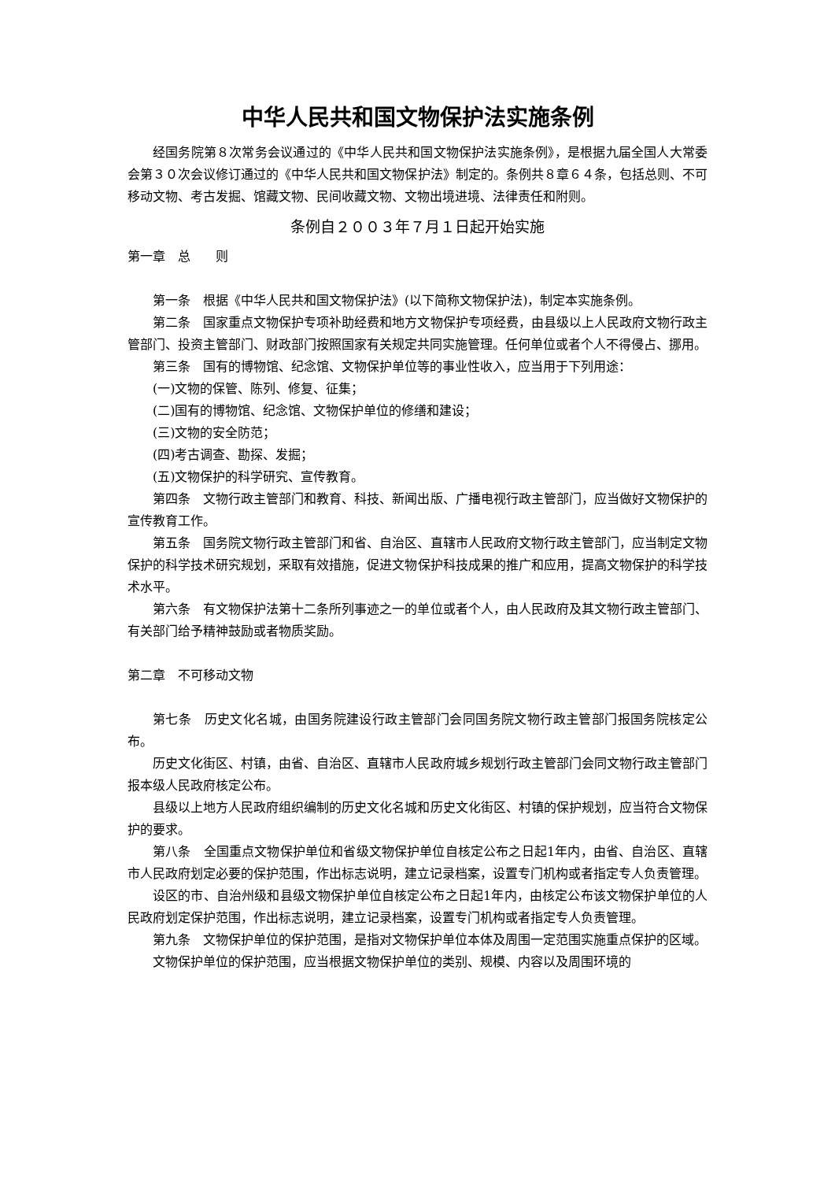中华人民共和国文物保护法实施条例
经国务院第８次常务会议通过的《中华人民共和国文物保护法实施条例》，是根据九届全国人大常委会第３０次会议修订通过的《中华人民共和国文物保护法》制定的。条例共８章６４条，包括总则、不可移动文物、考古发掘、馆藏文物、民间收藏文物、文物出境进境、法律责任和附则。
条例自２００３年７月１日起开始实施
第一章　总　　则
第一条　根据《中华人民共和国文物保护法》(以下简称文物保护法)，制定本实施条例。
第二条　国家重点文物保护专项补助经费和地方文物保护专项经费，由县级以上人民政府文物行政主管部门、投资主管部门、财政部门按照国家有关规定共同实施管理。任何单位或者个人不得侵占、挪用。
第三条　国有的博物馆、纪念馆、文物保护单位等的事业性收入，应当用于下列用途：
(一)文物的保管、陈列、修复、征集；
(二)国有的博物馆、纪念馆、文物保护单位的修缮和建设；
(三)文物的安全防范；
(四)考古调查、勘探、发掘；
(五)文物保护的科学研究、宣传教育。
第四条　文物行政主管部门和教育、科技、新闻出版、广播电视行政主管部门，应当做好文物保护的宣传教育工作。
第五条　国务院文物行政主管部门和省、自治区、直辖市人民政府文物行政主管部门，应当制定文物保护的科学技术研究规划，采取有效措施，促进文物保护科技成果的推广和应用，提高文物保护的科学技术水平。
第六条　有文物保护法第十二条所列事迹之一的单位或者个人，由人民政府及其文物行政主管部门、有关部门给予精神鼓励或者物质奖励。
第二章　不可移动文物
第七条　历史文化名城，由国务院建设行政主管部门会同国务院文物行政主管部门报国务院核定公布。
历史文化街区、村镇，由省、自治区、直辖市人民政府城乡规划行政主管部门会同文物行政主管部门报本级人民政府核定公布。
县级以上地方人民政府组织编制的历史文化名城和历史文化街区、村镇的保护规划，应当符合文物保护的要求。
第八条　全国重点文物保护单位和省级文物保护单位自核定公布之日起1年内，由省、自治区、直辖市人民政府划定必要的保护范围，作出标志说明，建立记录档案，设置专门机构或者指定专人负责管理。
设区的市、自治州级和县级文物保护单位自核定公布之日起1年内，由核定公布该文物保护单位的人民政府划定保护范围，作出标志说明，建立记录档案，设置专门机构或者指定专人负责管理。
第九条　文物保护单位的保护范围，是指对文物保护单位本体及周围一定范围实施重点保护的区域。
文物保护单位的保护范围，应当根据文物保护单位的类别、规模、内容以及周围环境的